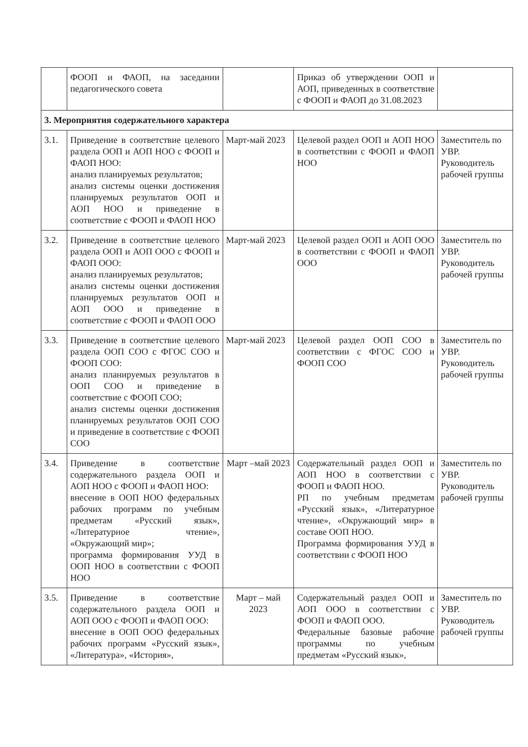| | ФООП и ФАОП, на заседании педагогического совета | | Приказ об утверждении ООП и АОП, приведенных в соответствие с ФООП и ФАОП до 31.08.2023 | |
| 3. Мероприятия содержательного характера | | | | |
| 3.1. | Приведение в соответствие целевого раздела ООП и АОП НОО с ФООП и ФАОП НОО: анализ планируемых результатов; анализ системы оценки достижения планируемых результатов ООП и АОП НОО и приведение в соответствие с ФООП и ФАОП НОО | Март-май 2023 | Целевой раздел ООП и АОП НОО в соответствии с ФООП и ФАОП НОО | Заместитель по УВР. Руководитель рабочей группы |
| 3.2. | Приведение в соответствие целевого раздела ООП и АОП ООО с ФООП и ФАОП ООО: анализ планируемых результатов; анализ системы оценки достижения планируемых результатов ООП и АОП ООО и приведение в соответствие с ФООП и ФАОП ООО | Март-май 2023 | Целевой раздел ООП и АОП ООО в соответствии с ФООП и ФАОП ООО | Заместитель по УВР. Руководитель рабочей группы |
| 3.3. | Приведение в соответствие целевого раздела ООП СОО с ФГОС СОО и ФООП СОО: анализ планируемых результатов в ООП СОО и приведение в соответствие с ФООП СОО; анализ системы оценки достижения планируемых результатов ООП СОО и приведение в соответствие с ФООП СОО | Март-май 2023 | Целевой раздел ООП СОО в соответствии с ФГОС СОО и ФООП СОО | Заместитель по УВР. Руководитель рабочей группы |
| 3.4. | Приведение в соответствие содержательного раздела ООП и АОП НОО с ФООП и ФАОП НОО: внесение в ООП НОО федеральных рабочих программ по учебным предметам «Русский язык», «Литературное чтение», «Окружающий мир»; программа формирования УУД в ООП НОО в соответствии с ФООП НОО | Март –май 2023 | Содержательный раздел ООП и АОП НОО в соответствии с ФООП и ФАОП НОО. РП по учебным предметам «Русский язык», «Литературное чтение», «Окружающий мир» в составе ООП НОО. Программа формирования УУД в соответствии с ФООП НОО | Заместитель по УВР. Руководитель рабочей группы |
| 3.5. | Приведение в соответствие содержательного раздела ООП и АОП ООО с ФООП и ФАОП ООО: внесение в ООП ООО федеральных рабочих программ «Русский язык», «Литература», «История», | Март – май 2023 | Содержательный раздел ООП и АОП ООО в соответствии с ФООП и ФАОП ООО. Федеральные базовые рабочие программы по учебным предметам «Русский язык», | Заместитель по УВР. Руководитель рабочей группы |